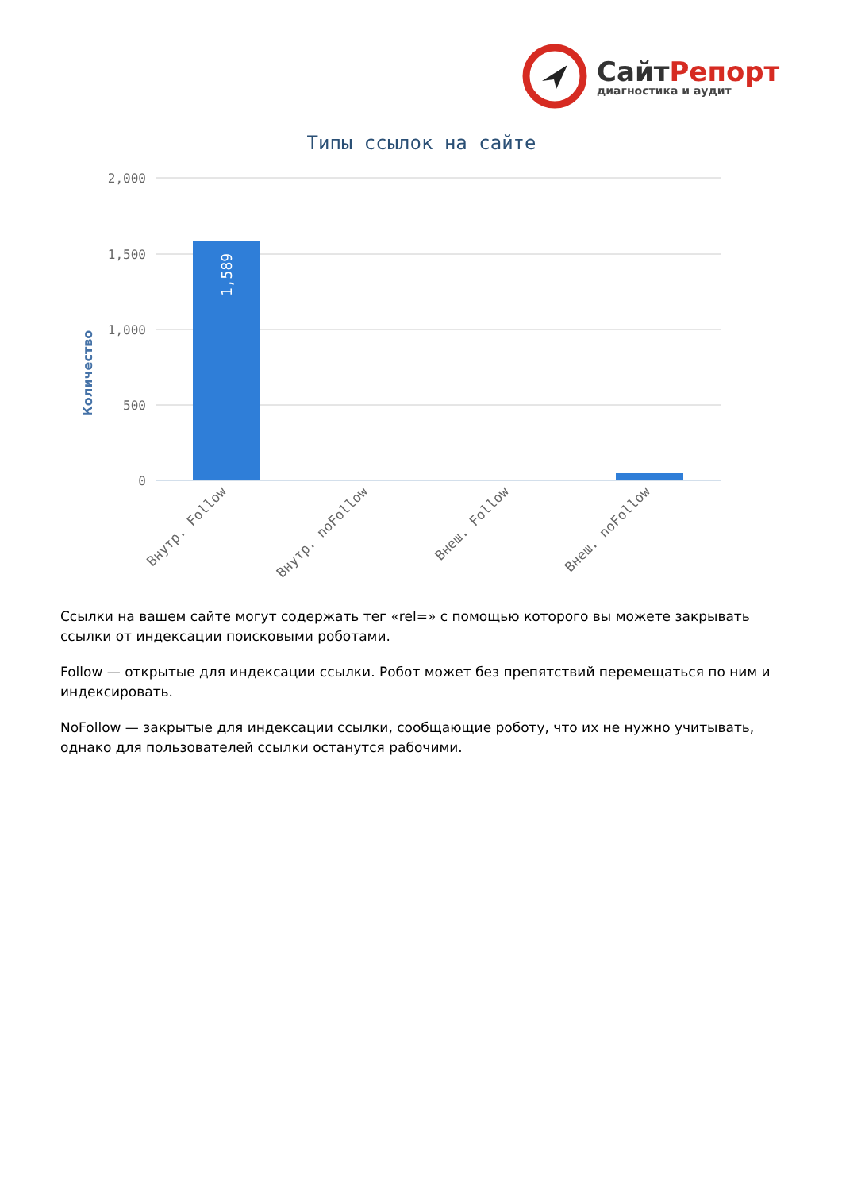СайтРепорт
диагностика и аудит
Типы ссылок на сайте
Количество
2,000
1,500
1,000
500
0
1,589
Внутр. Follow
Внутр. noFollow
Внеш. Follow
Внеш. noFollow
Ссылки на вашем сайте могут содержать тег «rel=» с помощью которого вы можете закрывать ссылки от индексации поисковыми роботами.
Follow — открытые для индексации ссылки. Робот может без препятствий перемещаться по ним и индексировать.
NoFollow — закрытые для индексации ссылки, сообщающие роботу, что их не нужно учитывать, однако для пользователей ссылки останутся рабочими.